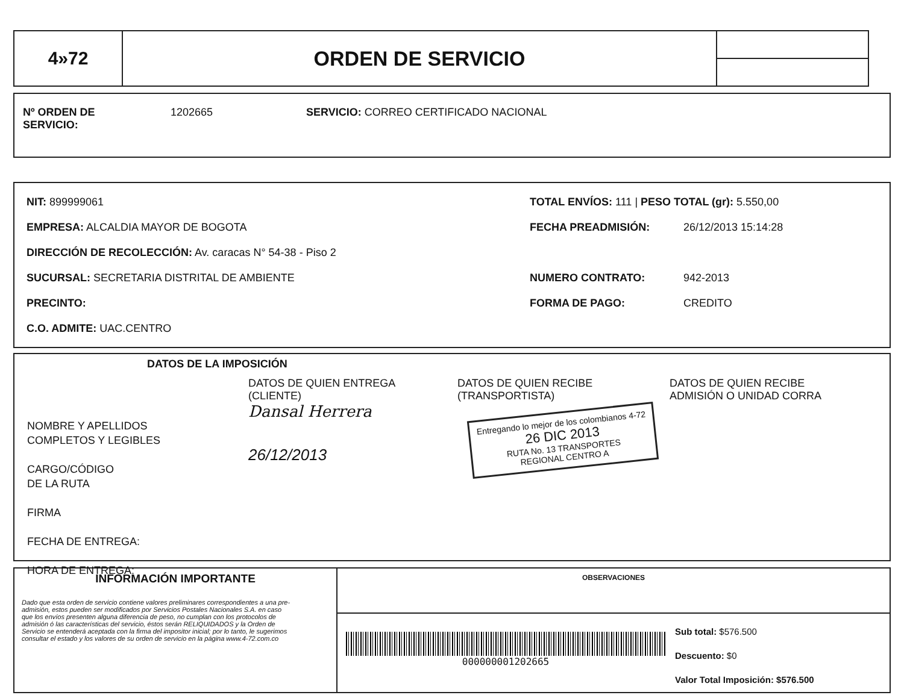| 4»72 | ORDEN DE SERVICIO | |
Nº ORDEN DE
SERVICIO:
1202665 SERVICIO: CORREO CERTIFICADO NACIONAL
NIT: 899999061
EMPRESA: ALCALDIA MAYOR DE BOGOTA
DIRECCIÓN DE RECOLECCIÓN: Av. caracas N° 54-38 - Piso 2
SUCURSAL: SECRETARIA DISTRITAL DE AMBIENTE
PRECINTO:
C.O. ADMITE: UAC.CENTRO
TOTAL ENVÍOS: 111 | PESO TOTAL (gr): 5.550,00
FECHA PREADMISIÓN: 26/12/2013 15:14:28
NUMERO CONTRATO: 942-2013
FORMA DE PAGO: CREDITO
DATOS DE LA IMPOSICIÓN
| NOMBRE Y APELLIDOS COMPLETOS Y LEGIBLES CARGO/CÓDIGO DE LA RUTA FIRMA FECHA DE ENTREGA: HORA DE ENTREGA: | DATOS DE QUIEN ENTREGA (CLIENTE) Dansal Herrera 26/12/2013 | DATOS DE QUIEN RECIBE (TRANSPORTISTA) Entregando lo mejor de los colombianos 4-72 26 DIC 2013 RUTA No. 13 TRANSPORTES REGIONAL CENTRO A | DATOS DE QUIEN RECIBE ADMISIÓN O UNIDAD CORRA |
INFORMACIÓN IMPORTANTE
Dado que esta orden de servicio contiene valores preliminares correspondientes a una pre-admisión, estos pueden ser modificados por Servicios Postales Nacionales S.A. en caso
que los envíos presenten alguna diferencia de peso, no cumplan con los protocolos de admisión ó las características del servicio, éstos serán RELIQUIDADOS y la Orden de Servicio se entenderá aceptada con la firma del impositor inicial; por lo tanto, le sugerimos
consultar el estado y los valores de su orden de servicio en la página www.4-72.com.co
OBSERVACIONES
000000001202665
Sub total: $576.500
Descuento: $0
Valor Total Imposición: $576.500